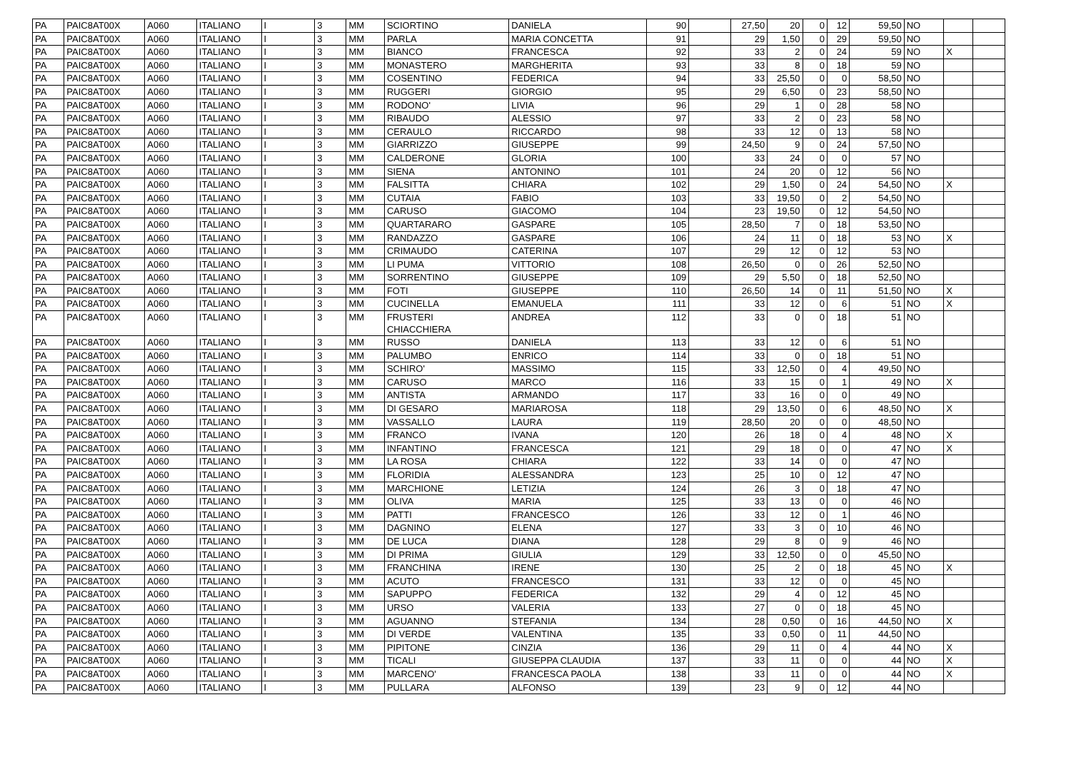| PA | PAIC8AT00X | A060 | ITALIANO | I | 3 | MM | SCIORTINO | DANIELA | 90 | | 27,50 | 20 | 0 | 12 | 59,50 | NO | | |
| PA | PAIC8AT00X | A060 | ITALIANO | I | 3 | MM | PARLA | MARIA CONCETTA | 91 | | 29 | 1,50 | 0 | 29 | 59,50 | NO | | |
| PA | PAIC8AT00X | A060 | ITALIANO | I | 3 | MM | BIANCO | FRANCESCA | 92 | | 33 | 2 | 0 | 24 | 59 | NO | X | |
| PA | PAIC8AT00X | A060 | ITALIANO | I | 3 | MM | MONASTERO | MARGHERITA | 93 | | 33 | 8 | 0 | 18 | 59 | NO | | |
| PA | PAIC8AT00X | A060 | ITALIANO | I | 3 | MM | COSENTINO | FEDERICA | 94 | | 33 | 25,50 | 0 | 0 | 58,50 | NO | | |
| PA | PAIC8AT00X | A060 | ITALIANO | I | 3 | MM | RUGGERI | GIORGIO | 95 | | 29 | 6,50 | 0 | 23 | 58,50 | NO | | |
| PA | PAIC8AT00X | A060 | ITALIANO | I | 3 | MM | RODONO' | LIVIA | 96 | | 29 | 1 | 0 | 28 | 58 | NO | | |
| PA | PAIC8AT00X | A060 | ITALIANO | I | 3 | MM | RIBAUDO | ALESSIO | 97 | | 33 | 2 | 0 | 23 | 58 | NO | | |
| PA | PAIC8AT00X | A060 | ITALIANO | I | 3 | MM | CERAULO | RICCARDO | 98 | | 33 | 12 | 0 | 13 | 58 | NO | | |
| PA | PAIC8AT00X | A060 | ITALIANO | I | 3 | MM | GIARRIZZO | GIUSEPPE | 99 | | 24,50 | 9 | 0 | 24 | 57,50 | NO | | |
| PA | PAIC8AT00X | A060 | ITALIANO | I | 3 | MM | CALDERONE | GLORIA | 100 | | 33 | 24 | 0 | 0 | 57 | NO | | |
| PA | PAIC8AT00X | A060 | ITALIANO | I | 3 | MM | SIENA | ANTONINO | 101 | | 24 | 20 | 0 | 12 | 56 | NO | | |
| PA | PAIC8AT00X | A060 | ITALIANO | I | 3 | MM | FALSITTA | CHIARA | 102 | | 29 | 1,50 | 0 | 24 | 54,50 | NO | X | |
| PA | PAIC8AT00X | A060 | ITALIANO | I | 3 | MM | CUTAIA | FABIO | 103 | | 33 | 19,50 | 0 | 2 | 54,50 | NO | | |
| PA | PAIC8AT00X | A060 | ITALIANO | I | 3 | MM | CARUSO | GIACOMO | 104 | | 23 | 19,50 | 0 | 12 | 54,50 | NO | | |
| PA | PAIC8AT00X | A060 | ITALIANO | I | 3 | MM | QUARTARARO | GASPARE | 105 | | 28,50 | 7 | 0 | 18 | 53,50 | NO | | |
| PA | PAIC8AT00X | A060 | ITALIANO | I | 3 | MM | RANDAZZO | GASPARE | 106 | | 24 | 11 | 0 | 18 | 53 | NO | X | |
| PA | PAIC8AT00X | A060 | ITALIANO | I | 3 | MM | CRIMAUDO | CATERINA | 107 | | 29 | 12 | 0 | 12 | 53 | NO | | |
| PA | PAIC8AT00X | A060 | ITALIANO | I | 3 | MM | LI PUMA | VITTORIO | 108 | | 26,50 | 0 | 0 | 26 | 52,50 | NO | | |
| PA | PAIC8AT00X | A060 | ITALIANO | I | 3 | MM | SORRENTINO | GIUSEPPE | 109 | | 29 | 5,50 | 0 | 18 | 52,50 | NO | | |
| PA | PAIC8AT00X | A060 | ITALIANO | I | 3 | MM | FOTI | GIUSEPPE | 110 | | 26,50 | 14 | 0 | 11 | 51,50 | NO | X | |
| PA | PAIC8AT00X | A060 | ITALIANO | I | 3 | MM | CUCINELLA | EMANUELA | 111 | | 33 | 12 | 0 | 6 | 51 | NO | X | |
| PA | PAIC8AT00X | A060 | ITALIANO | I | 3 | MM | FRUSTERI CHIACCHIERA | ANDREA | 112 | | 33 | 0 | 0 | 18 | 51 | NO | | |
| PA | PAIC8AT00X | A060 | ITALIANO | I | 3 | MM | RUSSO | DANIELA | 113 | | 33 | 12 | 0 | 6 | 51 | NO | | |
| PA | PAIC8AT00X | A060 | ITALIANO | I | 3 | MM | PALUMBO | ENRICO | 114 | | 33 | 0 | 0 | 18 | 51 | NO | | |
| PA | PAIC8AT00X | A060 | ITALIANO | I | 3 | MM | SCHIRO' | MASSIMO | 115 | | 33 | 12,50 | 0 | 4 | 49,50 | NO | | |
| PA | PAIC8AT00X | A060 | ITALIANO | I | 3 | MM | CARUSO | MARCO | 116 | | 33 | 15 | 0 | 1 | 49 | NO | X | |
| PA | PAIC8AT00X | A060 | ITALIANO | I | 3 | MM | ANTISTA | ARMANDO | 117 | | 33 | 16 | 0 | 0 | 49 | NO | | |
| PA | PAIC8AT00X | A060 | ITALIANO | I | 3 | MM | DI GESARO | MARIAROSA | 118 | | 29 | 13,50 | 0 | 6 | 48,50 | NO | X | |
| PA | PAIC8AT00X | A060 | ITALIANO | I | 3 | MM | VASSALLO | LAURA | 119 | | 28,50 | 20 | 0 | 0 | 48,50 | NO | | |
| PA | PAIC8AT00X | A060 | ITALIANO | I | 3 | MM | FRANCO | IVANA | 120 | | 26 | 18 | 0 | 4 | 48 | NO | X | |
| PA | PAIC8AT00X | A060 | ITALIANO | I | 3 | MM | INFANTINO | FRANCESCA | 121 | | 29 | 18 | 0 | 0 | 47 | NO | X | |
| PA | PAIC8AT00X | A060 | ITALIANO | I | 3 | MM | LA ROSA | CHIARA | 122 | | 33 | 14 | 0 | 0 | 47 | NO | | |
| PA | PAIC8AT00X | A060 | ITALIANO | I | 3 | MM | FLORIDIA | ALESSANDRA | 123 | | 25 | 10 | 0 | 12 | 47 | NO | | |
| PA | PAIC8AT00X | A060 | ITALIANO | I | 3 | MM | MARCHIONE | LETIZIA | 124 | | 26 | 3 | 0 | 18 | 47 | NO | | |
| PA | PAIC8AT00X | A060 | ITALIANO | I | 3 | MM | OLIVA | MARIA | 125 | | 33 | 13 | 0 | 0 | 46 | NO | | |
| PA | PAIC8AT00X | A060 | ITALIANO | I | 3 | MM | PATTI | FRANCESCO | 126 | | 33 | 12 | 0 | 1 | 46 | NO | | |
| PA | PAIC8AT00X | A060 | ITALIANO | I | 3 | MM | DAGNINO | ELENA | 127 | | 33 | 3 | 0 | 10 | 46 | NO | | |
| PA | PAIC8AT00X | A060 | ITALIANO | I | 3 | MM | DE LUCA | DIANA | 128 | | 29 | 8 | 0 | 9 | 46 | NO | | |
| PA | PAIC8AT00X | A060 | ITALIANO | I | 3 | MM | DI PRIMA | GIULIA | 129 | | 33 | 12,50 | 0 | 0 | 45,50 | NO | | |
| PA | PAIC8AT00X | A060 | ITALIANO | I | 3 | MM | FRANCHINA | IRENE | 130 | | 25 | 2 | 0 | 18 | 45 | NO | X | |
| PA | PAIC8AT00X | A060 | ITALIANO | I | 3 | MM | ACUTO | FRANCESCO | 131 | | 33 | 12 | 0 | 0 | 45 | NO | | |
| PA | PAIC8AT00X | A060 | ITALIANO | I | 3 | MM | SAPUPPO | FEDERICA | 132 | | 29 | 4 | 0 | 12 | 45 | NO | | |
| PA | PAIC8AT00X | A060 | ITALIANO | I | 3 | MM | URSO | VALERIA | 133 | | 27 | 0 | 0 | 18 | 45 | NO | | |
| PA | PAIC8AT00X | A060 | ITALIANO | I | 3 | MM | AGUANNO | STEFANIA | 134 | | 28 | 0,50 | 0 | 16 | 44,50 | NO | X | |
| PA | PAIC8AT00X | A060 | ITALIANO | I | 3 | MM | DI VERDE | VALENTINA | 135 | | 33 | 0,50 | 0 | 11 | 44,50 | NO | | |
| PA | PAIC8AT00X | A060 | ITALIANO | I | 3 | MM | PIPITONE | CINZIA | 136 | | 29 | 11 | 0 | 4 | 44 | NO | X | |
| PA | PAIC8AT00X | A060 | ITALIANO | I | 3 | MM | TICALI | GIUSEPPA CLAUDIA | 137 | | 33 | 11 | 0 | 0 | 44 | NO | X | |
| PA | PAIC8AT00X | A060 | ITALIANO | I | 3 | MM | MARCENO' | FRANCESCA PAOLA | 138 | | 33 | 11 | 0 | 0 | 44 | NO | X | |
| PA | PAIC8AT00X | A060 | ITALIANO | I | 3 | MM | PULLARA | ALFONSO | 139 | | 23 | 9 | 0 | 12 | 44 | NO | | |